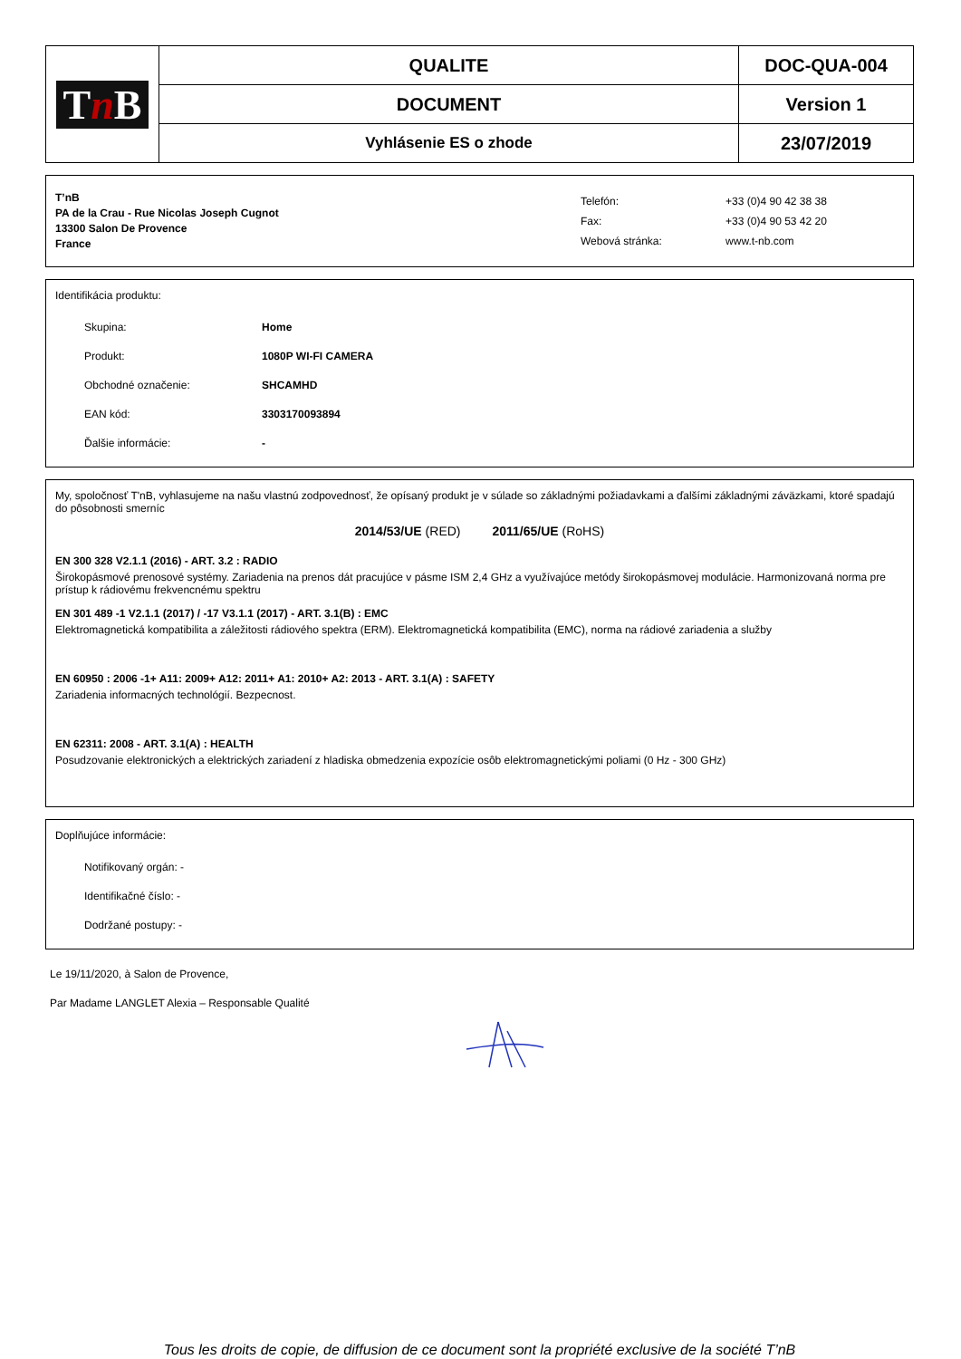| T n B | QUALITE | DOC-QUA-004 |
| | DOCUMENT | Version 1 |
| | Vyhlásenie ES o zhode | 23/07/2019 |
T’nB
PA de la Crau - Rue Nicolas Joseph Cugnot
13300 Salon De Provence
France
| Telefón: | +33 (0)4 90 42 38 38 |
| Fax: | +33 (0)4 90 53 42 20 |
| Webová stránka: | www.t-nb.com |
Identifikácia produktu:
Skupina: Home
Produkt: 1080P WI-FI CAMERA
Obchodné označenie: SHCAMHD
EAN kód: 3303170093894
Ďalšie informácie: -
My, spoločnosť T'nB, vyhlasujeme na našu vlastnú zodpovednosť, že opísaný produkt je v súlade so základnými požiadavkami a ďalšími základnými záväzkami, ktoré spadajú do pôsobnosti smerníc
2014/53/UE (RED) 2011/65/UE (RoHS)
EN 300 328 V2.1.1 (2016) - ART. 3.2 : RADIO
Širokopásmové prenosové systémy. Zariadenia na prenos dát pracujúce v pásme ISM 2,4 GHz a využívajúce metódy širokopásmovej modulácie. Harmonizovaná norma pre prístup k rádiovému frekvencnému spektru
EN 301 489 -1 V2.1.1 (2017) / -17 V3.1.1 (2017) - ART. 3.1(B) : EMC
Elektromagnetická kompatibilita a záležitosti rádiového spektra (ERM). Elektromagnetická kompatibilita (EMC), norma na rádiové zariadenia a služby
EN 60950 : 2006 -1+ A11: 2009+ A12: 2011+ A1: 2010+ A2: 2013 - ART. 3.1(A) : SAFETY
Zariadenia informacných technológií. Bezpecnost.
EN 62311: 2008 - ART. 3.1(A) : HEALTH
Posudzovanie elektronických a elektrických zariadení z hladiska obmedzenia expozície osôb elektromagnetickými poliami (0 Hz - 300 GHz)
Doplňujúce informácie:
Notifikovaný orgán: -
Identifikačné číslo: -
Dodržané postupy: -
Le 19/11/2020, à Salon de Provence,
Par Madame LANGLET Alexia – Responsable Qualité
Tous les droits de copie, de diffusion de ce document sont la propriété exclusive de la société T’nB